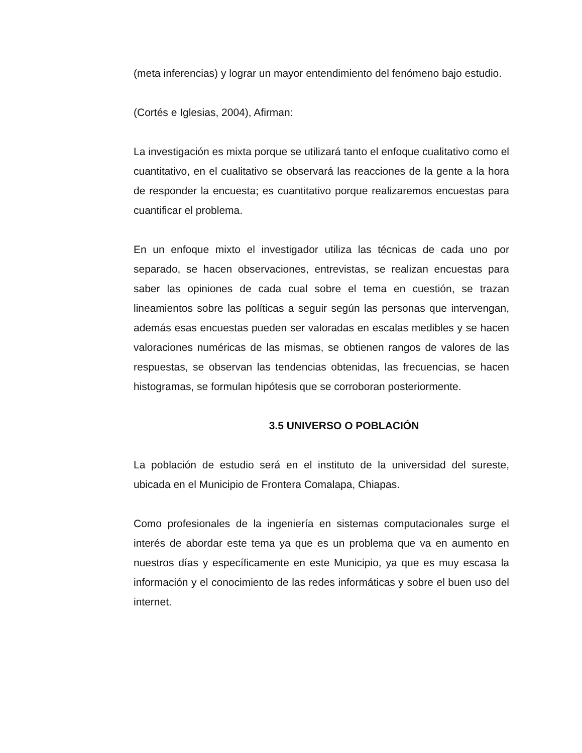(meta inferencias) y lograr un mayor entendimiento del fenómeno bajo estudio.
(Cortés e Iglesias, 2004), Afirman:
La investigación es mixta porque se utilizará tanto el enfoque cualitativo como el cuantitativo, en el cualitativo se observará las reacciones de la gente a la hora de responder la encuesta; es cuantitativo porque realizaremos encuestas para cuantificar el problema.
En un enfoque mixto el investigador utiliza las técnicas de cada uno por separado, se hacen observaciones, entrevistas, se realizan encuestas para saber las opiniones de cada cual sobre el tema en cuestión, se trazan lineamientos sobre las políticas a seguir según las personas que intervengan, además esas encuestas pueden ser valoradas en escalas medibles y se hacen valoraciones numéricas de las mismas, se obtienen rangos de valores de las respuestas, se observan las tendencias obtenidas, las frecuencias, se hacen histogramas, se formulan hipótesis que se corroboran posteriormente.
3.5 UNIVERSO O POBLACIÓN
La población de estudio será en el instituto de la universidad del sureste, ubicada en el Municipio de Frontera Comalapa, Chiapas.
Como profesionales de la ingeniería en sistemas computacionales surge el interés de abordar este tema ya que es un problema que va en aumento en nuestros días y específicamente en este Municipio, ya que es muy escasa la información y el conocimiento de las redes informáticas y sobre el buen uso del internet.